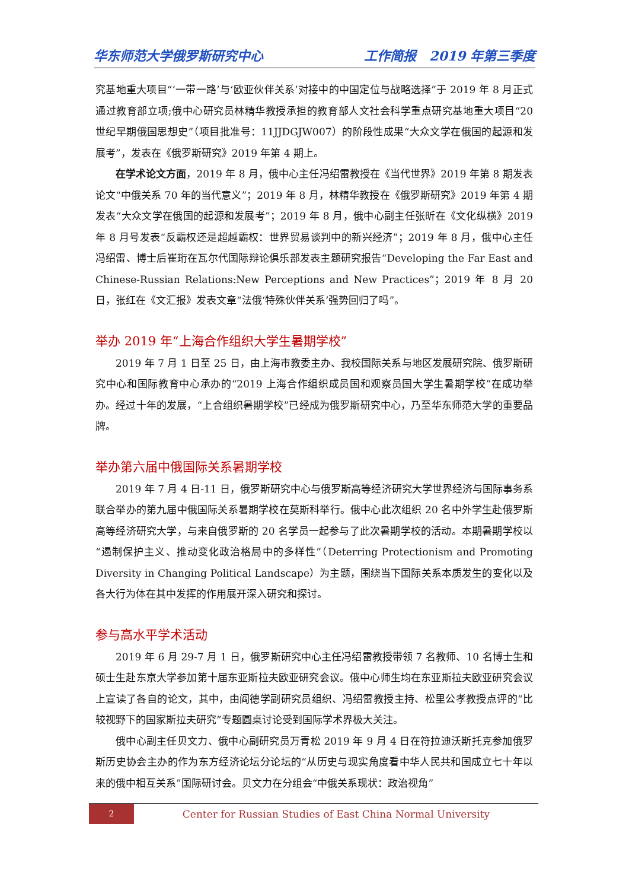华东师范大学俄罗斯研究中心 工作简报　2019 年第三季度
究基地重大项目“‘一带一路’与‘欧亚伙伴关系’对接中的中国定位与战略选择”于 2019 年 8 月正式通过教育部立项;俄中心研究员林精华教授承担的教育部人文社会科学重点研究基地重大项目“20 世纪早期俄国思想史”（项目批准号：11JJDGJW007）的阶段性成果“大众文学在俄国的起源和发展考”，发表在《俄罗斯研究》2019 年第 4 期上。
在学术论文方面，2019 年 8 月，俄中心主任冯绍雷教授在《当代世界》2019 年第 8 期发表论文“中俄关系 70 年的当代意义”；2019 年 8 月，林精华教授在《俄罗斯研究》2019 年第 4 期发表“大众文学在俄国的起源和发展考”；2019 年 8 月，俄中心副主任张昕在《文化纵横》2019 年 8 月号发表“反霸权还是超越霸权：世界贸易谈判中的新兴经济”；2019 年 8 月，俄中心主任冯绍雷、博士后崔珩在瓦尔代国际辩论俱乐部发表主题研究报告“Developing the Far East and Chinese-Russian Relations:New Perceptions and New Practices”；2019 年 8 月 20 日，张红在《文汇报》发表文章“法俄‘特殊伙伴关系’强势回归了吗”。
举办 2019 年“上海合作组织大学生暑期学校”
2019 年 7 月 1 日至 25 日，由上海市教委主办、我校国际关系与地区发展研究院、俄罗斯研究中心和国际教育中心承办的“2019 上海合作组织成员国和观察员国大学生暑期学校”在成功举办。经过十年的发展，“上合组织暑期学校”已经成为俄罗斯研究中心，乃至华东师范大学的重要品牌。
举办第六届中俄国际关系暑期学校
2019 年 7 月 4 日-11 日，俄罗斯研究中心与俄罗斯高等经济研究大学世界经济与国际事务系联合举办的第九届中俄国际关系暑期学校在莫斯科举行。俄中心此次组织 20 名中外学生赴俄罗斯高等经济研究大学，与来自俄罗斯的 20 名学员一起参与了此次暑期学校的活动。本期暑期学校以“遏制保护主义、推动变化政治格局中的多样性”（Deterring Protectionism and Promoting Diversity in Changing Political Landscape）为主题，围绕当下国际关系本质发生的变化以及各大行为体在其中发挥的作用展开深入研究和探讨。
参与高水平学术活动
2019 年 6 月 29-7 月 1 日，俄罗斯研究中心主任冯绍雷教授带领 7 名教师、10 名博士生和硕士生赴东京大学参加第十届东亚斯拉夫欧亚研究会议。俄中心师生均在东亚斯拉夫欧亚研究会议上宣读了各自的论文，其中，由阎德学副研究员组织、冯绍雷教授主持、松里公孝教授点评的“比较视野下的国家斯拉夫研究”专题圆桌讨论受到国际学术界极大关注。
俄中心副主任贝文力、俄中心副研究员万青松 2019 年 9 月 4 日在符拉迪沃斯托克参加俄罗斯历史协会主办的作为东方经济论坛分论坛的“从历史与现实角度看中华人民共和国成立七十年以来的俄中相互关系”国际研讨会。贝文力在分组会“中俄关系现状：政治视角”
2
Center for Russian Studies of East China Normal University